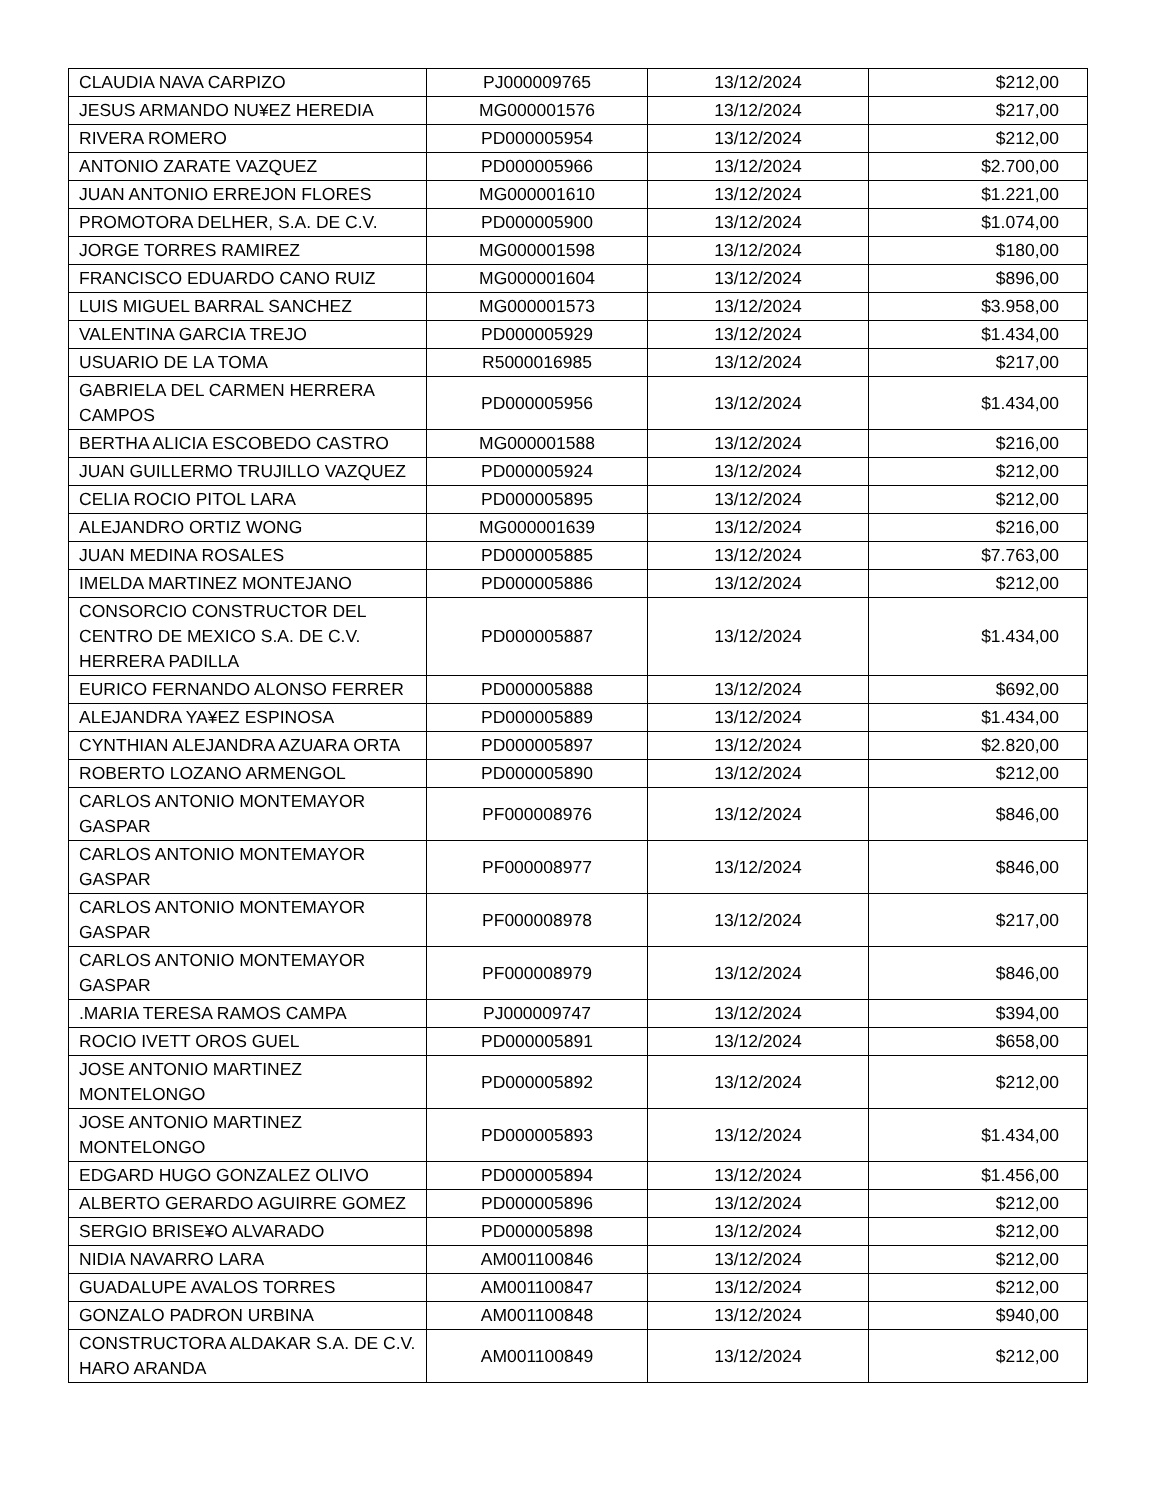| CLAUDIA NAVA CARPIZO | PJ000009765 | 13/12/2024 | $212,00 |
| JESUS ARMANDO NU¥EZ HEREDIA | MG000001576 | 13/12/2024 | $217,00 |
| RIVERA ROMERO | PD000005954 | 13/12/2024 | $212,00 |
| ANTONIO ZARATE VAZQUEZ | PD000005966 | 13/12/2024 | $2.700,00 |
| JUAN ANTONIO ERREJON FLORES | MG000001610 | 13/12/2024 | $1.221,00 |
| PROMOTORA DELHER, S.A. DE C.V. | PD000005900 | 13/12/2024 | $1.074,00 |
| JORGE TORRES RAMIREZ | MG000001598 | 13/12/2024 | $180,00 |
| FRANCISCO EDUARDO CANO RUIZ | MG000001604 | 13/12/2024 | $896,00 |
| LUIS MIGUEL BARRAL SANCHEZ | MG000001573 | 13/12/2024 | $3.958,00 |
| VALENTINA GARCIA TREJO | PD000005929 | 13/12/2024 | $1.434,00 |
| USUARIO DE LA TOMA | R5000016985 | 13/12/2024 | $217,00 |
| GABRIELA DEL CARMEN HERRERA CAMPOS | PD000005956 | 13/12/2024 | $1.434,00 |
| BERTHA ALICIA ESCOBEDO CASTRO | MG000001588 | 13/12/2024 | $216,00 |
| JUAN GUILLERMO TRUJILLO VAZQUEZ | PD000005924 | 13/12/2024 | $212,00 |
| CELIA ROCIO PITOL LARA | PD000005895 | 13/12/2024 | $212,00 |
| ALEJANDRO ORTIZ WONG | MG000001639 | 13/12/2024 | $216,00 |
| JUAN MEDINA ROSALES | PD000005885 | 13/12/2024 | $7.763,00 |
| IMELDA MARTINEZ MONTEJANO | PD000005886 | 13/12/2024 | $212,00 |
| CONSORCIO CONSTRUCTOR DEL CENTRO DE MEXICO S.A. DE C.V. HERRERA PADILLA | PD000005887 | 13/12/2024 | $1.434,00 |
| EURICO FERNANDO ALONSO FERRER | PD000005888 | 13/12/2024 | $692,00 |
| ALEJANDRA YA¥EZ ESPINOSA | PD000005889 | 13/12/2024 | $1.434,00 |
| CYNTHIAN ALEJANDRA AZUARA ORTA | PD000005897 | 13/12/2024 | $2.820,00 |
| ROBERTO LOZANO ARMENGOL | PD000005890 | 13/12/2024 | $212,00 |
| CARLOS ANTONIO MONTEMAYOR GASPAR | PF000008976 | 13/12/2024 | $846,00 |
| CARLOS ANTONIO MONTEMAYOR GASPAR | PF000008977 | 13/12/2024 | $846,00 |
| CARLOS ANTONIO MONTEMAYOR GASPAR | PF000008978 | 13/12/2024 | $217,00 |
| CARLOS ANTONIO MONTEMAYOR GASPAR | PF000008979 | 13/12/2024 | $846,00 |
| .MARIA TERESA RAMOS CAMPA | PJ000009747 | 13/12/2024 | $394,00 |
| ROCIO IVETT OROS GUEL | PD000005891 | 13/12/2024 | $658,00 |
| JOSE ANTONIO MARTINEZ MONTELONGO | PD000005892 | 13/12/2024 | $212,00 |
| JOSE ANTONIO MARTINEZ MONTELONGO | PD000005893 | 13/12/2024 | $1.434,00 |
| EDGARD HUGO GONZALEZ OLIVO | PD000005894 | 13/12/2024 | $1.456,00 |
| ALBERTO GERARDO AGUIRRE GOMEZ | PD000005896 | 13/12/2024 | $212,00 |
| SERGIO BRISE¥O ALVARADO | PD000005898 | 13/12/2024 | $212,00 |
| NIDIA NAVARRO LARA | AM001100846 | 13/12/2024 | $212,00 |
| GUADALUPE AVALOS TORRES | AM001100847 | 13/12/2024 | $212,00 |
| GONZALO PADRON URBINA | AM001100848 | 13/12/2024 | $940,00 |
| CONSTRUCTORA ALDAKAR S.A. DE C.V. HARO ARANDA | AM001100849 | 13/12/2024 | $212,00 |